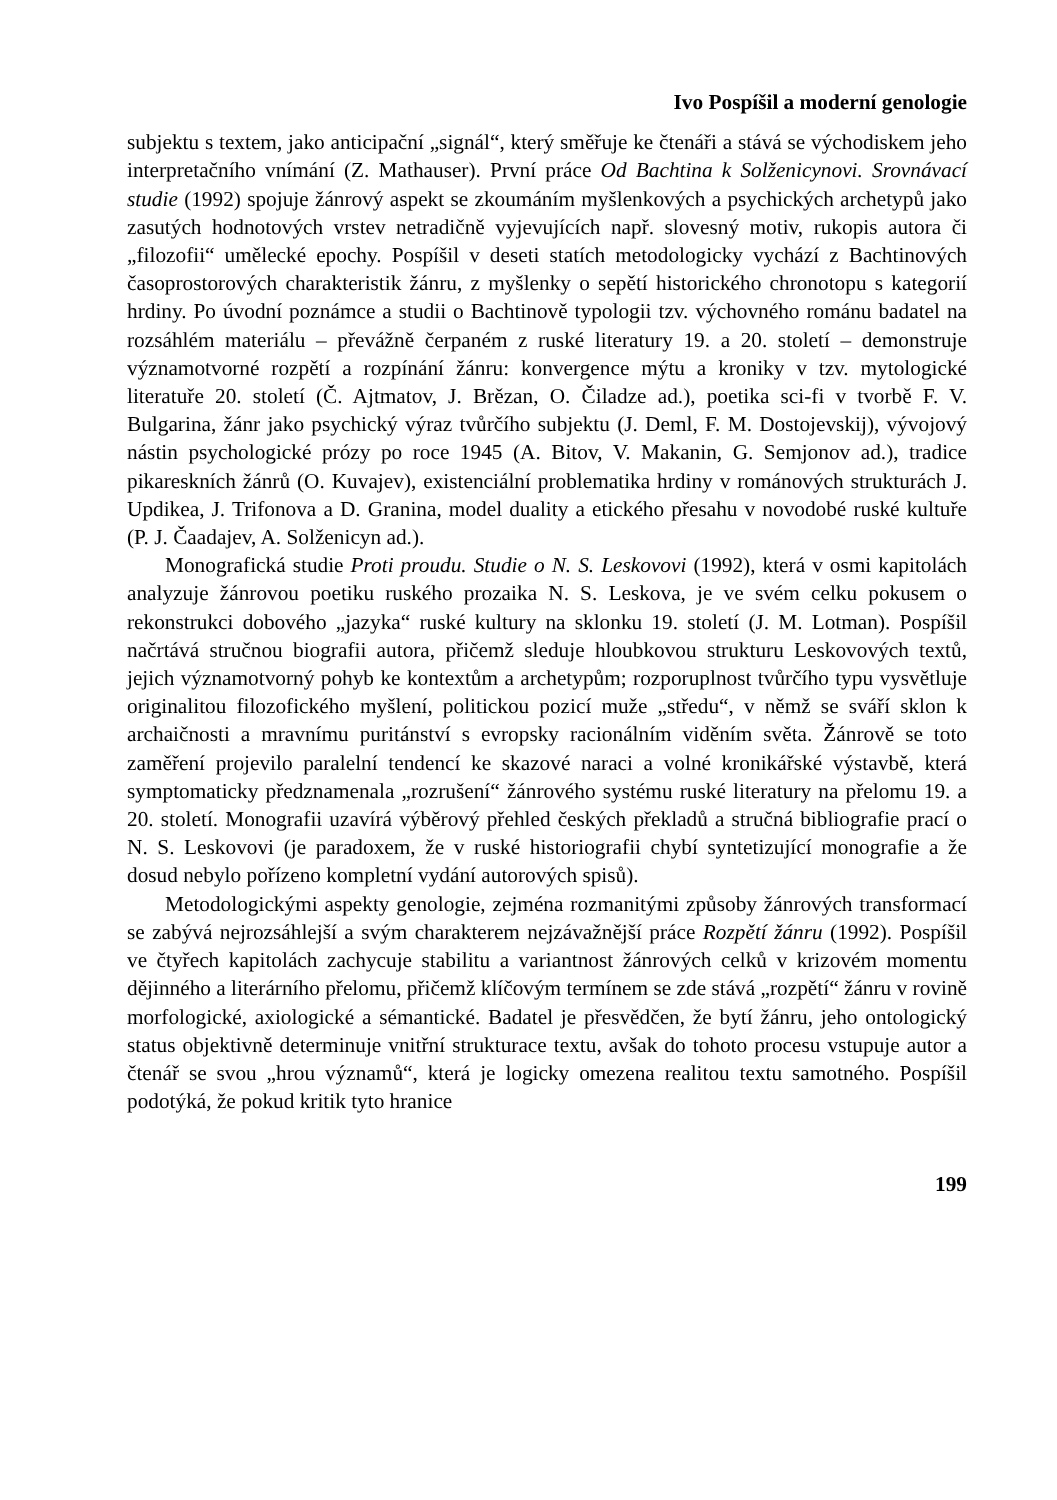Ivo Pospíšil a moderní genologie
subjektu s textem, jako anticipační „signál“, který směřuje ke čtenáři a stává se východiskem jeho interpretačního vnímání (Z. Mathauser). První práce Od Bachtina k Solženicynovi. Srovnávací studie (1992) spojuje žánrový aspekt se zkoumáním myšlenkových a psychických archetypů jako zasutých hodnotových vrstev netradičně vyjevujících např. slovesný motiv, rukopis autora či „filozofii“ umělecké epochy. Pospíšil v deseti statích metodologicky vychází z Bachtinových časoprostorových charakteristik žánru, z myšlenky o sepětí historického chronotopu s kategorií hrdiny. Po úvodní poznámce a studii o Bachtinově typologii tzv. výchovného románu badatel na rozsáhlém materiálu – převážně čerpaném z ruské literatury 19. a 20. století – demonstruje významotvorné rozpětí a rozpínání žánru: konvergence mýtu a kroniky v tzv. mytologické literatuře 20. století (Č. Ajtmatov, J. Brězan, O. Čiladze ad.), poetika sci-fi v tvorbě F. V. Bulgarina, žánr jako psychický výraz tvůrčího subjektu (J. Deml, F. M. Dostojevskij), vývojový nástin psychologické prózy po roce 1945 (A. Bitov, V. Makanin, G. Semjonov ad.), tradice pikareskních žánrů (O. Kuvajev), existenciální problematika hrdiny v románových strukturách J. Updikea, J. Trifonova a D. Granina, model duality a etického přesahu v novodobé ruské kultuře (P. J. Čaadajev, A. Solženicyn ad.).
Monografická studie Proti proudu. Studie o N. S. Leskovovi (1992), která v osmi kapitolách analyzuje žánrovou poetiku ruského prozaika N. S. Leskova, je ve svém celku pokusem o rekonstrukci dobového „jazyka“ ruské kultury na sklonku 19. století (J. M. Lotman). Pospíšil načrtává stručnou biografii autora, přičemž sleduje hloubkovou strukturu Leskovových textů, jejich významotvorný pohyb ke kontextům a archetypům; rozporuplnost tvůrčího typu vysvětluje originalitou filozofického myšlení, politickou pozicí muže „středu“, v němž se sváří sklon k archaičnosti a mravnímu puritánství s evropsky racionálním viděním světa. Žánrově se toto zaměření projevilo paralelní tendencí ke skazové naraci a volné kronikářské výstavbě, která symptomaticky předznamenala „rozrušení“ žánrového systému ruské literatury na přelomu 19. a 20. století. Monografii uzavírá výběrový přehled českých překladů a stručná bibliografie prací o N. S. Leskovovi (je paradoxem, že v ruské historiografii chybí syntetizující monografie a že dosud nebylo pořízeno kompletní vydání autorových spisů).
Metodologickými aspekty genologie, zejména rozmanitými způsoby žánrových transformací se zabývá nejrozsáhlejší a svým charakterem nejzávažnější práce Rozpětí žánru (1992). Pospíšil ve čtyřech kapitolách zachycuje stabilitu a variantnost žánrových celků v krizovém momentu dějinného a literárního přelomu, přičemž klíčovým termínem se zde stává „rozpětí“ žánru v rovině morfologické, axiologické a sémantické. Badatel je přesvědčen, že bytí žánru, jeho ontologický status objektivně determinuje vnitřní strukturace textu, avšak do tohoto procesu vstupuje autor a čtenář se svou „hrou významů“, která je logicky omezena realitou textu samotného. Pospíšil podotýká, že pokud kritik tyto hranice
199